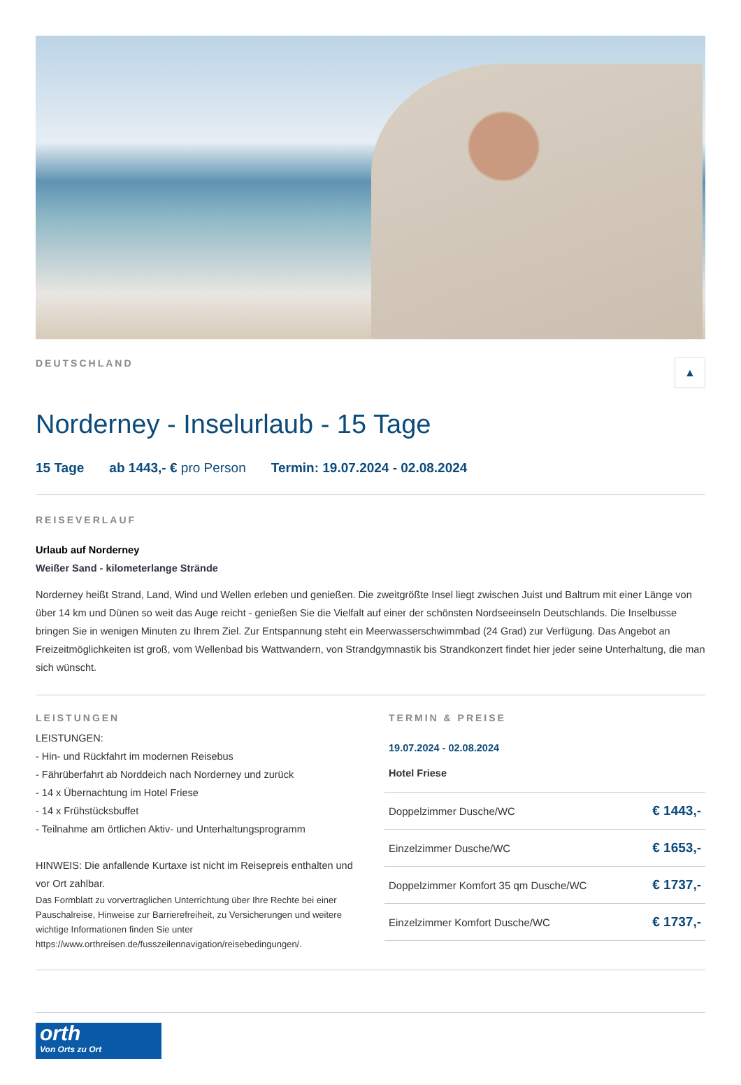DEUTSCHLAND
▲
Norderney - Inselurlaub - 15 Tage
15 Tage ab 1443,- € pro Person Termin: 19.07.2024 - 02.08.2024
REISEVERLAUF
Urlaub auf Norderney
Weißer Sand - kilometerlange Strände
Norderney heißt Strand, Land, Wind und Wellen erleben und genießen. Die zweitgrößte Insel liegt zwischen Juist und Baltrum mit einer Länge von über 14 km und Dünen so weit das Auge reicht - genießen Sie die Vielfalt auf einer der schönsten Nordseeinseln Deutschlands. Die Inselbusse bringen Sie in wenigen Minuten zu Ihrem Ziel. Zur Entspannung steht ein Meerwasserschwimmbad (24 Grad) zur Verfügung. Das Angebot an Freizeitmöglichkeiten ist groß, vom Wellenbad bis Wattwandern, von Strandgymnastik bis Strandkonzert findet hier jeder seine Unterhaltung, die man sich wünscht.
LEISTUNGEN
LEISTUNGEN:
- Hin- und Rückfahrt im modernen Reisebus
- Fährüberfahrt ab Norddeich nach Norderney und zurück
- 14 x Übernachtung im Hotel Friese
- 14 x Frühstücksbuffet
- Teilnahme am örtlichen Aktiv- und Unterhaltungsprogramm
HINWEIS: Die anfallende Kurtaxe ist nicht im Reisepreis enthalten und vor Ort zahlbar.
Das Formblatt zu vorvertraglichen Unterrichtung über Ihre Rechte bei einer Pauschalreise, Hinweise zur Barrierefreiheit, zu Versicherungen und weitere wichtige Informationen finden Sie unter https://www.orthreisen.de/fusszeilennavigation/reisebedingungen/.
TERMIN & PREISE
19.07.2024 - 02.08.2024
Hotel Friese
| Doppelzimmer Dusche/WC | € 1443,- |
| Einzelzimmer Dusche/WC | € 1653,- |
| Doppelzimmer Komfort 35 qm Dusche/WC | € 1737,- |
| Einzelzimmer Komfort Dusche/WC | € 1737,- |
orth
Von Orts zu Ort